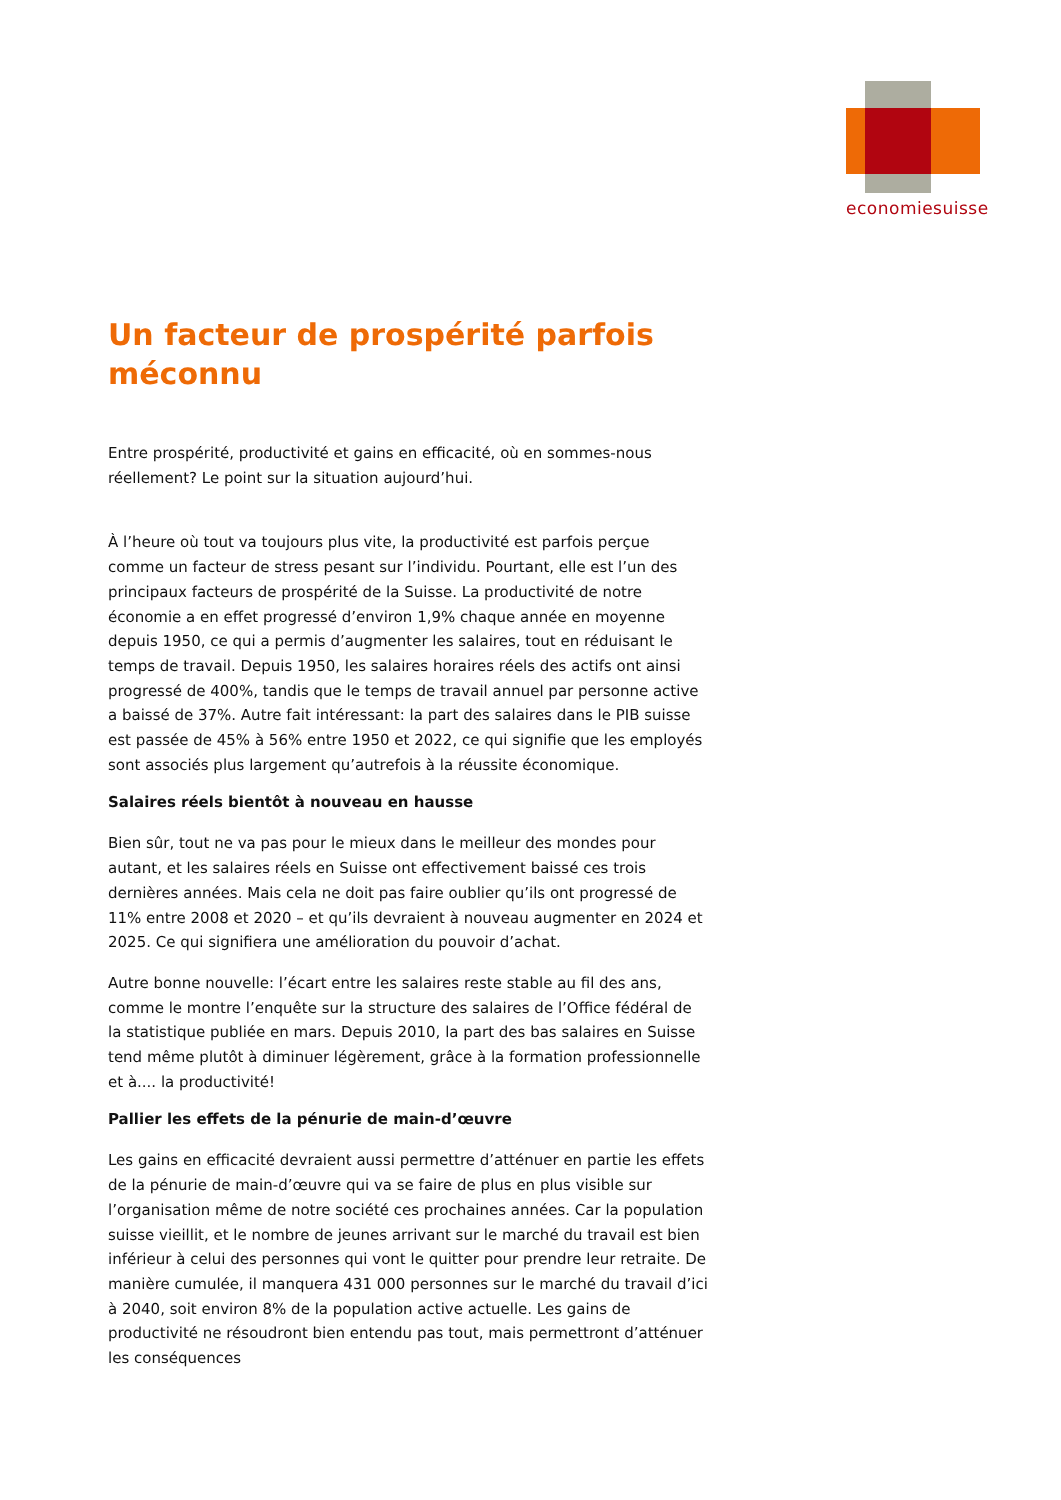economiesuisse
Un facteur de prospérité parfois méconnu
Entre prospérité, productivité et gains en efficacité, où en sommes-nous réellement? Le point sur la situation aujourd’hui.
À l’heure où tout va toujours plus vite, la productivité est parfois perçue comme un facteur de stress pesant sur l’individu. Pourtant, elle est l’un des principaux facteurs de prospérité de la Suisse. La productivité de notre économie a en effet progressé d’environ 1,9% chaque année en moyenne depuis 1950, ce qui a permis d’augmenter les salaires, tout en réduisant le temps de travail. Depuis 1950, les salaires horaires réels des actifs ont ainsi progressé de 400%, tandis que le temps de travail annuel par personne active a baissé de 37%. Autre fait intéressant: la part des salaires dans le PIB suisse est passée de 45% à 56% entre 1950 et 2022, ce qui signifie que les employés sont associés plus largement qu’autrefois à la réussite économique.
Salaires réels bientôt à nouveau en hausse
Bien sûr, tout ne va pas pour le mieux dans le meilleur des mondes pour autant, et les salaires réels en Suisse ont effectivement baissé ces trois dernières années. Mais cela ne doit pas faire oublier qu’ils ont progressé de 11% entre 2008 et 2020 – et qu’ils devraient à nouveau augmenter en 2024 et 2025. Ce qui signifiera une amélioration du pouvoir d’achat.
Autre bonne nouvelle: l’écart entre les salaires reste stable au fil des ans, comme le montre l’enquête sur la structure des salaires de l’Office fédéral de la statistique publiée en mars. Depuis 2010, la part des bas salaires en Suisse tend même plutôt à diminuer légèrement, grâce à la formation professionnelle et à.... la productivité!
Pallier les effets de la pénurie de main-d’œuvre
Les gains en efficacité devraient aussi permettre d’atténuer en partie les effets de la pénurie de main-d’œuvre qui va se faire de plus en plus visible sur l’organisation même de notre société ces prochaines années. Car la population suisse vieillit, et le nombre de jeunes arrivant sur le marché du travail est bien inférieur à celui des personnes qui vont le quitter pour prendre leur retraite. De manière cumulée, il manquera 431 000 personnes sur le marché du travail d’ici à 2040, soit environ 8% de la population active actuelle. Les gains de productivité ne résoudront bien entendu pas tout, mais permettront d’atténuer les conséquences